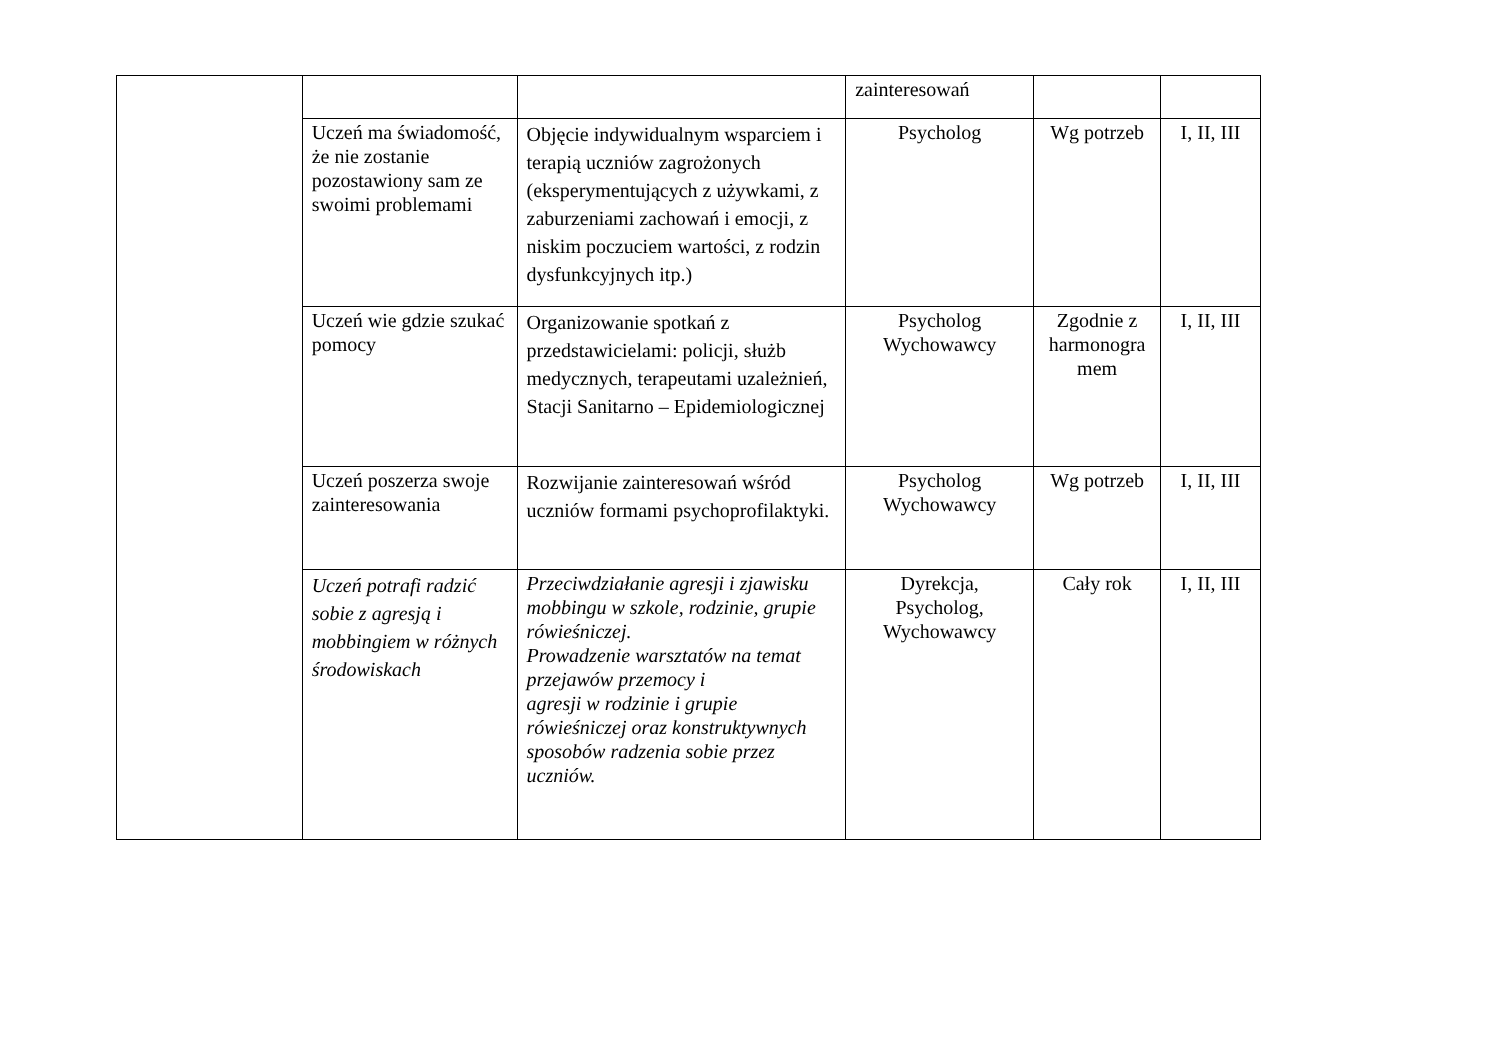| | | | zainteresowań | | |
| | Uczeń ma świadomość, że nie zostanie pozostawiony sam ze swoimi problemami | Objęcie indywidualnym wsparciem i terapią uczniów zagrożonych (eksperymentujących z używkami, z zaburzeniami zachowań i emocji, z niskim poczuciem wartości, z rodzin dysfunkcyjnych itp.) | Psycholog | Wg potrzeb | I, II, III |
| | Uczeń wie gdzie szukać pomocy | Organizowanie spotkań z przedstawicielami: policji, służb medycznych, terapeutami uzależnień, Stacji Sanitarno – Epidemiologicznej | Psycholog Wychowawcy | Zgodnie z harmonogra mem | I, II, III |
| | Uczeń poszerza swoje zainteresowania | Rozwijanie zainteresowań wśród uczniów formami psychoprofilaktyki. | Psycholog Wychowawcy | Wg potrzeb | I, II, III |
| | Uczeń potrafi radzić sobie z agresją i mobbingiem w różnych środowiskach | Przeciwdziałanie agresji i zjawisku mobbingu w szkole, rodzinie, grupie rówieśniczej. Prowadzenie warsztatów na temat przejawów przemocy i agresji w rodzinie i grupie rówieśniczej oraz konstruktywnych sposobów radzenia sobie przez uczniów. | Dyrekcja, Psycholog, Wychowawcy | Cały rok | I, II, III |